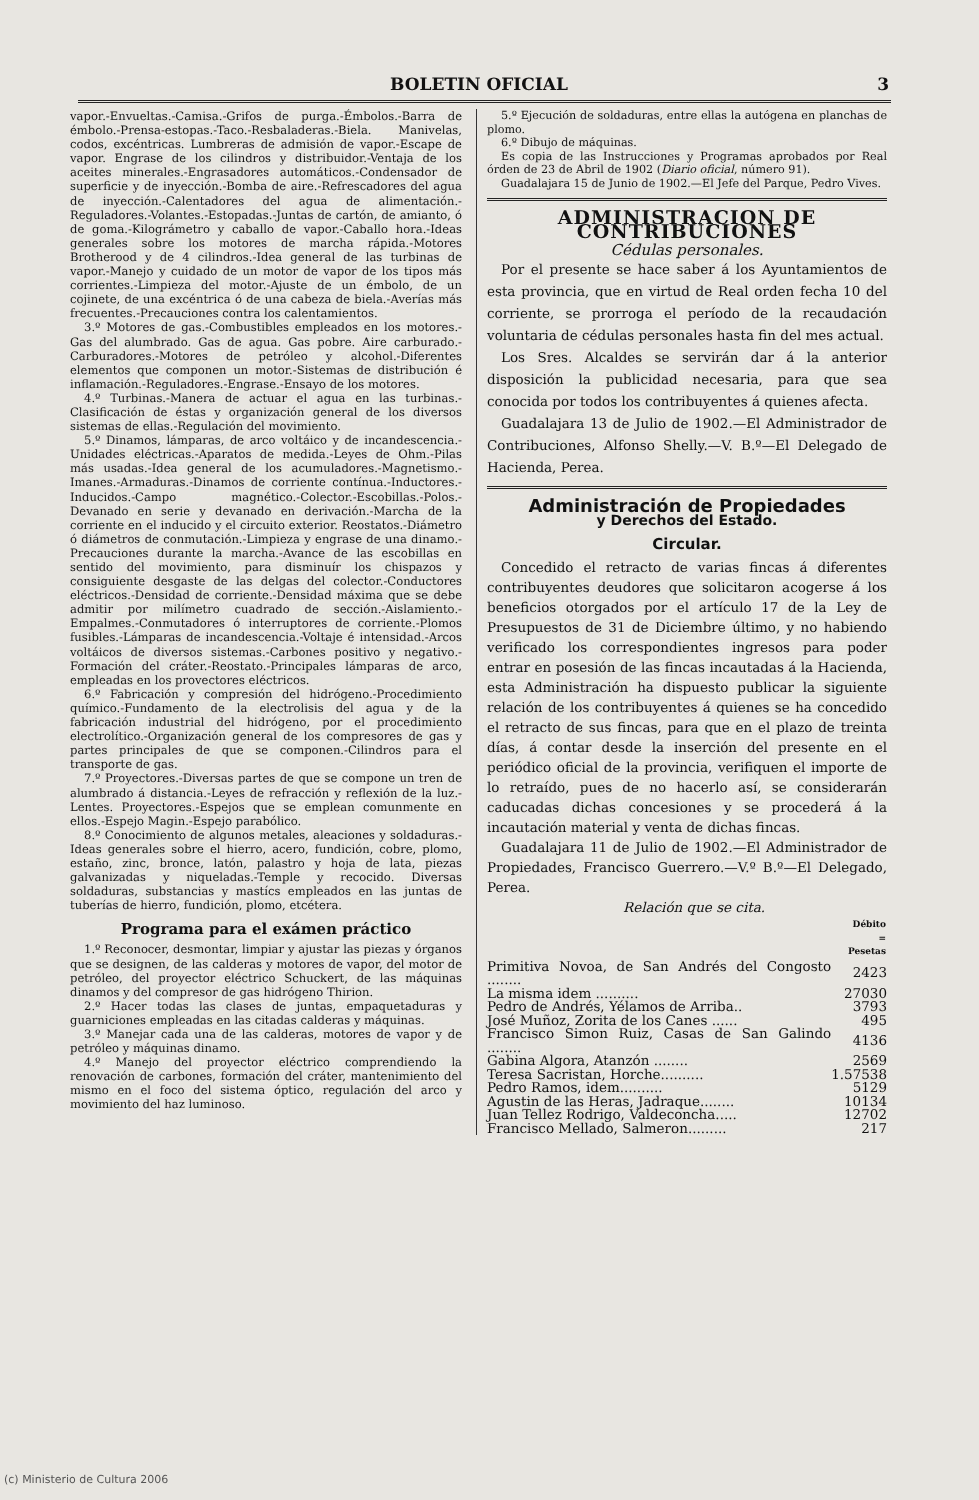BOLETIN OFICIAL 3
vapor.-Envueltas.-Camisa.-Grifos de purga.-Émbolos.-Barra de émbolo.-Prensa-estopas.-Taco.-Resbaladeras.-Biela. Manivelas, codos, excéntricas. Lumbreras de admisión de vapor.-Escape de vapor. Engrase de los cilindros y distribuidor.-Ventaja de los aceites minerales.-Engrasadores automáticos.-Condensador de superficie y de inyección.-Bomba de aire.-Refrescadores del agua de inyección.-Calentadores del agua de alimentación.-Reguladores.-Volantes.-Estopadas.-Juntas de cartón, de amianto, ó de goma.-Kilográmetro y caballo de vapor.-Caballo hora.-Ideas generales sobre los motores de marcha rápida.-Motores Brotherood y de 4 cilindros.-Idea general de las turbinas de vapor.-Manejo y cuidado de un motor de vapor de los tipos más corrientes.-Limpieza del motor.-Ajuste de un émbolo, de un cojinete, de una excéntrica ó de una cabeza de biela.-Averías más frecuentes.-Precauciones contra los calentamientos.
3.º Motores de gas.-Combustibles empleados en los motores.-Gas del alumbrado. Gas de agua. Gas pobre. Aire carburado.-Carburadores.-Motores de petróleo y alcohol.-Diferentes elementos que componen un motor.-Sistemas de distribución é inflamación.-Reguladores.-Engrase.-Ensayo de los motores.
4.º Turbinas.-Manera de actuar el agua en las turbinas.-Clasificación de éstas y organización general de los diversos sistemas de ellas.-Regulación del movimiento.
5.º Dinamos, lámparas, de arco voltáico y de incandescencia.-Unidades eléctricas.-Aparatos de medida.-Leyes de Ohm.-Pilas más usadas.-Idea general de los acumuladores.-Magnetismo.-Imanes.-Armaduras.-Dinamos de corriente contínua.-Inductores.-Inducidos.-Campo magnético.-Colector.-Escobillas.-Polos.-Devanado en serie y devanado en derivación.-Marcha de la corriente en el inducido y el circuito exterior. Reostatos.-Diámetro ó diámetros de conmutación.-Limpieza y engrase de una dinamo.-Precauciones durante la marcha.-Avance de las escobillas en sentido del movimiento, para disminuír los chispazos y consiguiente desgaste de las delgas del colector.-Conductores eléctricos.-Densidad de corriente.-Densidad máxima que se debe admitir por milímetro cuadrado de sección.-Aislamiento.-Empalmes.-Conmutadores ó interruptores de corriente.-Plomos fusibles.-Lámparas de incandescencia.-Voltaje é intensidad.-Arcos voltáicos de diversos sistemas.-Carbones positivo y negativo.-Formación del cráter.-Reostato.-Principales lámparas de arco, empleadas en los provectores eléctricos.
6.º Fabricación y compresión del hidrógeno.-Procedimiento químico.-Fundamento de la electrolisis del agua y de la fabricación industrial del hidrógeno, por el procedimiento electrolítico.-Organización general de los compresores de gas y partes principales de que se componen.-Cilindros para el transporte de gas.
7.º Proyectores.-Diversas partes de que se compone un tren de alumbrado á distancia.-Leyes de refracción y reflexión de la luz.-Lentes. Proyectores.-Espejos que se emplean comunmente en ellos.-Espejo Magin.-Espejo parabólico.
8.º Conocimiento de algunos metales, aleaciones y soldaduras.-Ideas generales sobre el hierro, acero, fundición, cobre, plomo, estaño, zinc, bronce, latón, palastro y hoja de lata, piezas galvanizadas y niqueladas.-Temple y recocido. Diversas soldaduras, substancias y mastícs empleados en las juntas de tuberías de hierro, fundición, plomo, etcétera.
Programa para el exámen práctico
1.º Reconocer, desmontar, limpiar y ajustar las piezas y órganos que se designen, de las calderas y motores de vapor, del motor de petróleo, del proyector eléctrico Schuckert, de las máquinas dinamos y del compresor de gas hidrógeno Thirion.
2.º Hacer todas las clases de juntas, empaquetaduras y guarniciones empleadas en las citadas calderas y máquinas.
3.º Manejar cada una de las calderas, motores de vapor y de petróleo y máquinas dinamo.
4.º Manejo del proyector eléctrico comprendiendo la renovación de carbones, formación del cráter, mantenimiento del mismo en el foco del sistema óptico, regulación del arco y movimiento del haz luminoso.
5.º Ejecución de soldaduras, entre ellas la autógena en planchas de plomo.
6.º Dibujo de máquinas.
Es copia de las Instrucciones y Programas aprobados por Real órden de 23 de Abril de 1902 (Diario oficial, número 91).
Guadalajara 15 de Junio de 1902.—El Jefe del Parque, Pedro Vives.
ADMINISTRACION DE CONTRIBUCIONES
Cédulas personales.
Por el presente se hace saber á los Ayuntamientos de esta provincia, que en virtud de Real orden fecha 10 del corriente, se prorroga el período de la recaudación voluntaria de cédulas personales hasta fin del mes actual.
Los Sres. Alcaldes se servirán dar á la anterior disposición la publicidad necesaria, para que sea conocida por todos los contribuyentes á quienes afecta.
Guadalajara 13 de Julio de 1902.—El Administrador de Contribuciones, Alfonso Shelly.—V. B.º—El Delegado de Hacienda, Perea.
Administración de Propiedades
y Derechos del Estado.
Circular.
Concedido el retracto de varias fincas á diferentes contribuyentes deudores que solicitaron acogerse á los beneficios otorgados por el artículo 17 de la Ley de Presupuestos de 31 de Diciembre último, y no habiendo verificado los correspondientes ingresos para poder entrar en posesión de las fincas incautadas á la Hacienda, esta Administración ha dispuesto publicar la siguiente relación de los contribuyentes á quienes se ha concedido el retracto de sus fincas, para que en el plazo de treinta días, á contar desde la inserción del presente en el periódico oficial de la provincia, verifiquen el importe de lo retraído, pues de no hacerlo así, se considerarán caducadas dichas concesiones y se procederá á la incautación material y venta de dichas fincas.
Guadalajara 11 de Julio de 1902.—El Administrador de Propiedades, Francisco Guerrero.—V.º B.º—El Delegado, Perea.
Relación que se cita.
| | Débito = Pesetas | |
| --- | --- | --- |
| Primitiva Novoa, de San Andrés del Congosto ........ | 24 | 23 |
| La misma idem .......... | 270 | 30 |
| Pedro de Andrés, Yélamos de Arriba.. | 37 | 93 |
| José Muñoz, Zorita de los Canes ...... | 4 | 95 |
| Francisco Simon Ruiz, Casas de San Galindo ........ | 41 | 36 |
| Gabina Algora, Atanzón ........ | 25 | 69 |
| Teresa Sacristan, Horche.......... | 1.575 | 38 |
| Pedro Ramos, idem.......... | 51 | 29 |
| Agustin de las Heras, Jadraque........ | 101 | 34 |
| Juan Tellez Rodrigo, Valdeconcha..... | 127 | 02 |
| Francisco Mellado, Salmeron......... | 2 | 17 |
(c) Ministerio de Cultura 2006